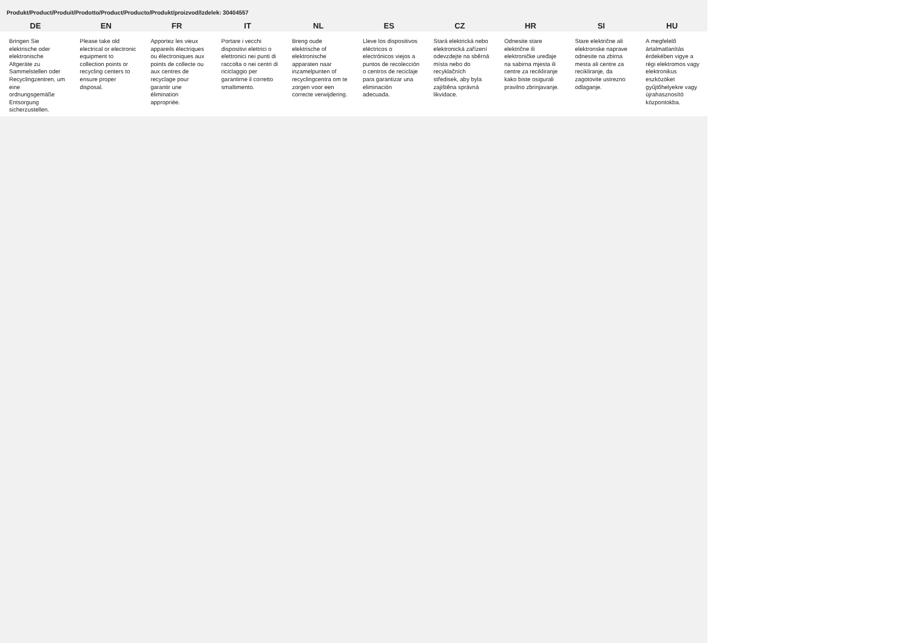Produkt/Product/Produit/Prodotto/Product/Producto/Produkt/proizvod/Izdelek: 30404557
| DE | EN | FR | IT | NL | ES | CZ | HR | SI | HU |
| --- | --- | --- | --- | --- | --- | --- | --- | --- | --- |
| Bringen Sie elektrische oder elektronische Altgeräte zu Sammelstellen oder Recyclingzentren, um eine ordnungsgemäße Entsorgung sicherzustellen. | Please take old electrical or electronic equipment to collection points or recycling centers to ensure proper disposal. | Apportez les vieux appareils électriques ou électroniques aux points de collecte ou aux centres de recyclage pour garantir une élimination appropriée. | Portare i vecchi dispositivi elettrici o elettronici nei punti di raccolta o nei centri di riciclaggio per garantirne il corretto smaltimento. | Breng oude elektrische of elektronische apparaten naar inzamelpunten of recyclingcentra om te zorgen voor een correcte verwijdering. | Lleve los dispositivos eléctricos o electrónicos viejos a puntos de recolección o centros de reciclaje para garantizar una eliminación adecuada. | Stará elektrická nebo elektronická zařízení odevzdejte na sběrná místa nebo do recyklačních středisek, aby byla zajištěna správná likvidace. | Odnesite stare električne ili elektroničke uređaje na sabirna mjesta ili centre za recikliranje kako biste osigurali pravilno zbrinjavanje. | Stare električne ali elektronske naprave odnesite na zbirna mesta ali centre za recikliranje, da zagotovite ustrezno odlaganje. | A megfelelő ártalmatlanítás érdekében vigye a régi elektromos vagy elektronikus eszközöket gyűjtőhelyekre vagy újrahasznosító központokba. |